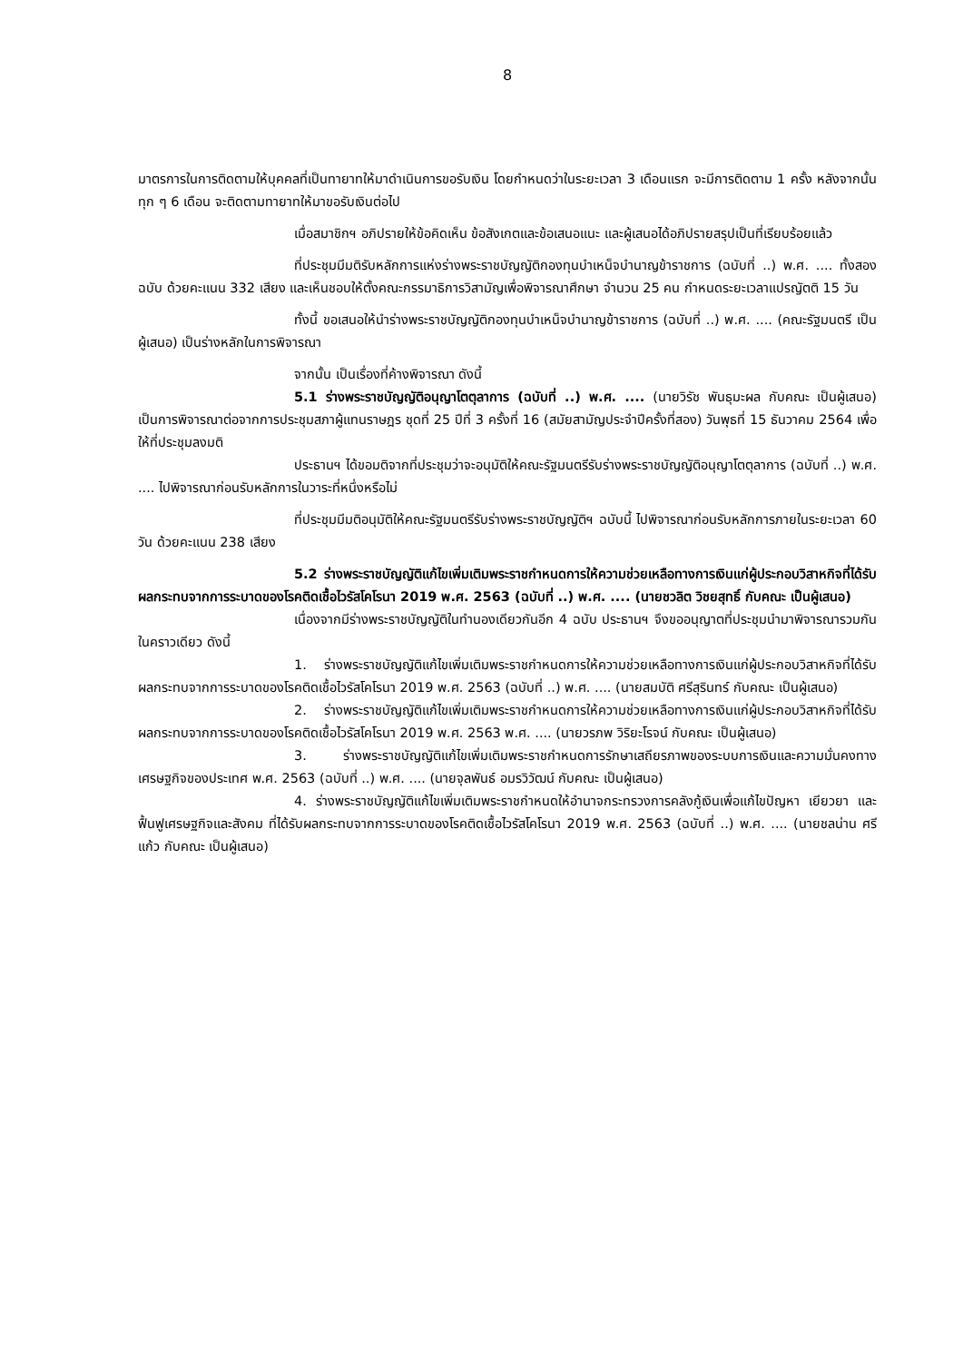8
มาตรการในการติดตามให้บุคคลที่เป็นทายาทให้มาดำเนินการขอรับเงิน โดยกำหนดว่าในระยะเวลา 3 เดือนแรก จะมีการติดตาม 1 ครั้ง หลังจากนั้นทุก ๆ 6 เดือน จะติดตามทายาทให้มาขอรับเงินต่อไป
เมื่อสมาชิกฯ อภิปรายให้ข้อคิดเห็น ข้อสังเกตและข้อเสนอแนะ และผู้เสนอได้อภิปรายสรุปเป็นที่เรียบร้อยแล้ว
ที่ประชุมมีมติรับหลักการแห่งร่างพระราชบัญญัติกองทุนบำเหน็จบำนาญข้าราชการ (ฉบับที่ ..) พ.ศ. .... ทั้งสองฉบับ ด้วยคะแนน 332 เสียง และเห็นชอบให้ตั้งคณะกรรมาธิการวิสามัญเพื่อพิจารณาศึกษา จำนวน 25 คน กำหนดระยะเวลาแปรญัตติ 15 วัน
ทั้งนี้ ขอเสนอให้นำร่างพระราชบัญญัติกองทุนบำเหน็จบำนาญข้าราชการ (ฉบับที่ ..) พ.ศ. .... (คณะรัฐมนตรี เป็นผู้เสนอ) เป็นร่างหลักในการพิจารณา
จากนั้น เป็นเรื่องที่ค้างพิจารณา ดังนี้
5.1 ร่างพระราชบัญญัติอนุญาโตตุลาการ (ฉบับที่ ..) พ.ศ. .... (นายวิรัช พันธุมะผล กับคณะ เป็นผู้เสนอ) เป็นการพิจารณาต่อจากการประชุมสภาผู้แทนราษฎร ชุดที่ 25 ปีที่ 3 ครั้งที่ 16 (สมัยสามัญประจำปีครั้งที่สอง) วันพุธที่ 15 ธันวาคม 2564 เพื่อให้ที่ประชุมลงมติ
ประธานฯ ได้ขอมติจากที่ประชุมว่าจะอนุมัติให้คณะรัฐมนตรีรับร่างพระราชบัญญัติอนุญาโตตุลาการ (ฉบับที่ ..) พ.ศ. .... ไปพิจารณาก่อนรับหลักการในวาระที่หนึ่งหรือไม่
ที่ประชุมมีมติอนุมัติให้คณะรัฐมนตรีรับร่างพระราชบัญญัติฯ ฉบับนี้ ไปพิจารณาก่อนรับหลักการภายในระยะเวลา 60 วัน ด้วยคะแนน 238 เสียง
5.2 ร่างพระราชบัญญัติแก้ไขเพิ่มเติมพระราชกำหนดการให้ความช่วยเหลือทางการเงินแก่ผู้ประกอบวิสาหกิจที่ได้รับผลกระทบจากการระบาดของโรคติดเชื้อไวรัสโคโรนา 2019 พ.ศ. 2563 (ฉบับที่ ..) พ.ศ. .... (นายชวลิต วิชยสุทธิ์ กับคณะ เป็นผู้เสนอ)
เนื่องจากมีร่างพระราชบัญญัติในทำนองเดียวกันอีก 4 ฉบับ ประธานฯ จึงขออนุญาตที่ประชุมนำมาพิจารณารวมกันในคราวเดียว ดังนี้
1. ร่างพระราชบัญญัติแก้ไขเพิ่มเติมพระราชกำหนดการให้ความช่วยเหลือทางการเงินแก่ผู้ประกอบวิสาหกิจที่ได้รับผลกระทบจากการระบาดของโรคติดเชื้อไวรัสโคโรนา 2019 พ.ศ. 2563 (ฉบับที่ ..) พ.ศ. .... (นายสมบัติ ศรีสุรินทร์ กับคณะ เป็นผู้เสนอ)
2. ร่างพระราชบัญญัติแก้ไขเพิ่มเติมพระราชกำหนดการให้ความช่วยเหลือทางการเงินแก่ผู้ประกอบวิสาหกิจที่ได้รับผลกระทบจากการระบาดของโรคติดเชื้อไวรัสโคโรนา 2019 พ.ศ. 2563 พ.ศ. .... (นายวรภพ วิริยะโรจน์ กับคณะ เป็นผู้เสนอ)
3. ร่างพระราชบัญญัติแก้ไขเพิ่มเติมพระราชกำหนดการรักษาเสถียรภาพของระบบการเงินและความมั่นคงทางเศรษฐกิจของประเทศ พ.ศ. 2563 (ฉบับที่ ..) พ.ศ. .... (นายจุลพันธ์ อมรวิวัฒน์ กับคณะ เป็นผู้เสนอ)
4. ร่างพระราชบัญญัติแก้ไขเพิ่มเติมพระราชกำหนดให้อำนาจกระทรวงการคลังกู้เงินเพื่อแก้ไขปัญหา เยียวยา และฟื้นฟูเศรษฐกิจและสังคม ที่ได้รับผลกระทบจากการระบาดของโรคติดเชื้อไวรัสโคโรนา 2019 พ.ศ. 2563 (ฉบับที่ ..) พ.ศ. .... (นายชลน่าน ศรีแก้ว กับคณะ เป็นผู้เสนอ)